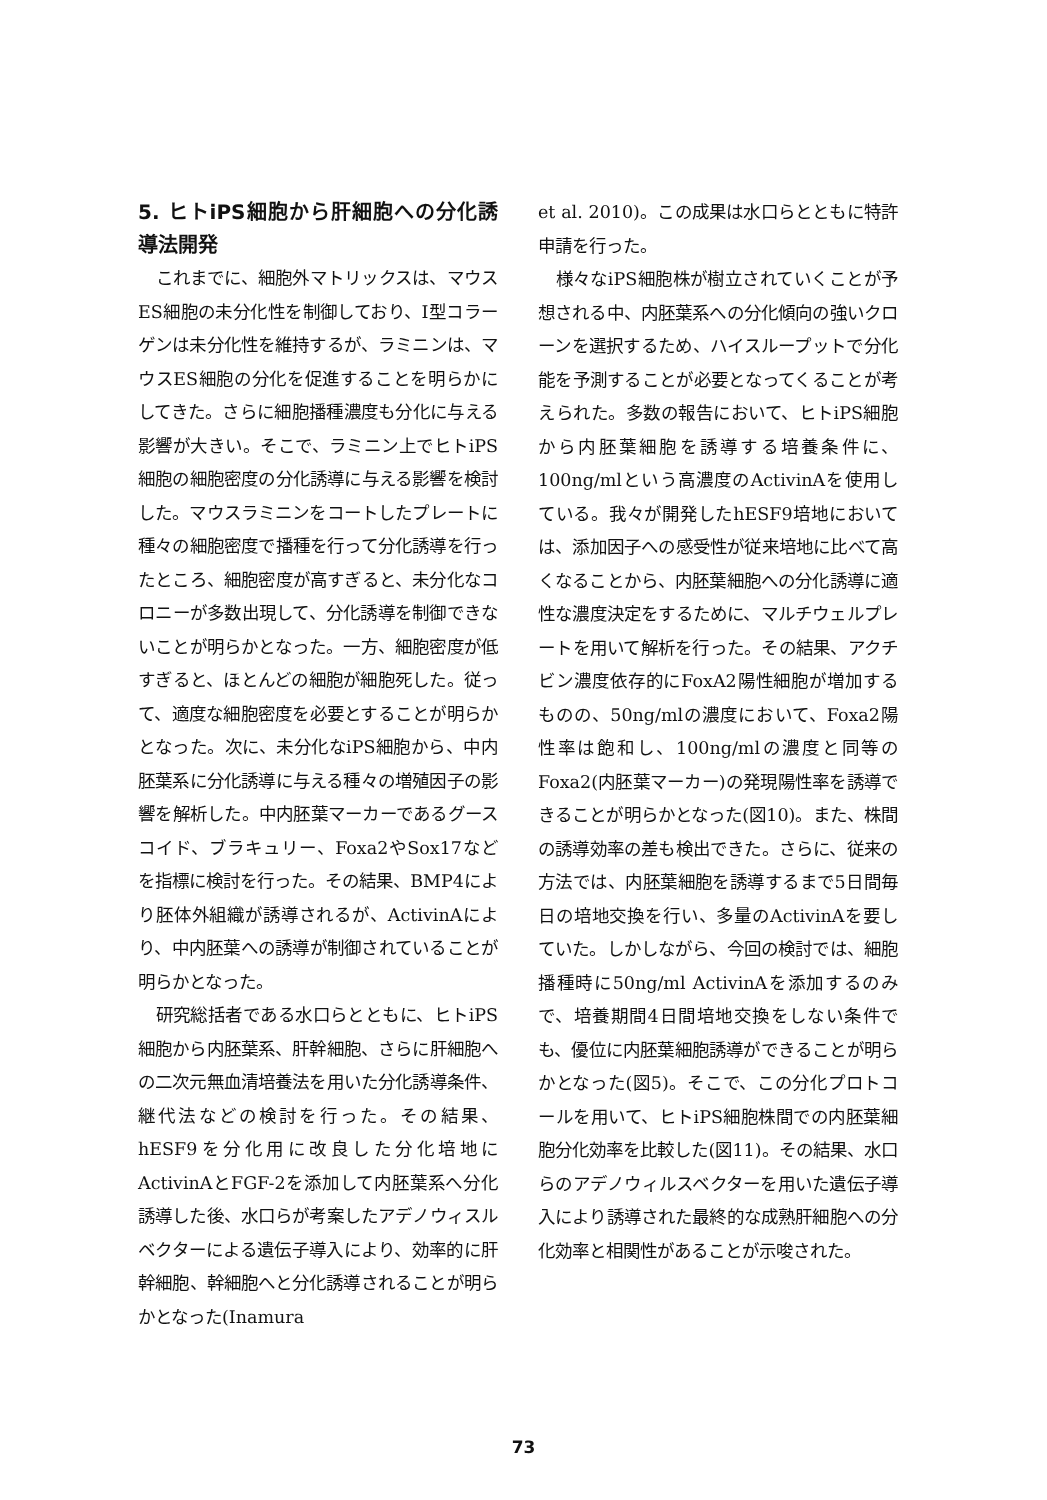5. ヒトiPS細胞から肝細胞への分化誘導法開発
これまでに、細胞外マトリックスは、マウスES細胞の未分化性を制御しており、I型コラーゲンは未分化性を維持するが、ラミニンは、マウスES細胞の分化を促進することを明らかにしてきた。さらに細胞播種濃度も分化に与える影響が大きい。そこで、ラミニン上でヒトiPS細胞の細胞密度の分化誘導に与える影響を検討した。マウスラミニンをコートしたプレートに種々の細胞密度で播種を行って分化誘導を行ったところ、細胞密度が高すぎると、未分化なコロニーが多数出現して、分化誘導を制御できないことが明らかとなった。一方、細胞密度が低すぎると、ほとんどの細胞が細胞死した。従って、適度な細胞密度を必要とすることが明らかとなった。次に、未分化なiPS細胞から、中内胚葉系に分化誘導に与える種々の増殖因子の影響を解析した。中内胚葉マーカーであるグースコイド、ブラキュリー、Foxa2やSox17などを指標に検討を行った。その結果、BMP4により胚体外組織が誘導されるが、ActivinAにより、中内胚葉への誘導が制御されていることが明らかとなった。
研究総括者である水口らとともに、ヒトiPS細胞から内胚葉系、肝幹細胞、さらに肝細胞への二次元無血清培養法を用いた分化誘導条件、継代法などの検討を行った。その結果、hESF9を分化用に改良した分化培地にActivinAとFGF-2を添加して内胚葉系へ分化誘導した後、水口らが考案したアデノウィスルベクターによる遺伝子導入により、効率的に肝幹細胞、幹細胞へと分化誘導されることが明らかとなった(Inamura
et al. 2010)。この成果は水口らとともに特許申請を行った。
様々なiPS細胞株が樹立されていくことが予想される中、内胚葉系への分化傾向の強いクローンを選択するため、ハイスループットで分化能を予測することが必要となってくることが考えられた。多数の報告において、ヒトiPS細胞から内胚葉細胞を誘導する培養条件に、100ng/mlという高濃度のActivinAを使用している。我々が開発したhESF9培地においては、添加因子への感受性が従来培地に比べて高くなることから、内胚葉細胞への分化誘導に適性な濃度決定をするために、マルチウェルプレートを用いて解析を行った。その結果、アクチビン濃度依存的にFoxA2陽性細胞が増加するものの、50ng/mlの濃度において、Foxa2陽性率は飽和し、100ng/mlの濃度と同等のFoxa2(内胚葉マーカー)の発現陽性率を誘導できることが明らかとなった(図10)。また、株間の誘導効率の差も検出できた。さらに、従来の方法では、内胚葉細胞を誘導するまで5日間毎日の培地交換を行い、多量のActivinAを要していた。しかしながら、今回の検討では、細胞播種時に50ng/ml ActivinAを添加するのみで、培養期間4日間培地交換をしない条件でも、優位に内胚葉細胞誘導ができることが明らかとなった(図5)。そこで、この分化プロトコールを用いて、ヒトiPS細胞株間での内胚葉細胞分化効率を比較した(図11)。その結果、水口らのアデノウィルスベクターを用いた遺伝子導入により誘導された最終的な成熟肝細胞への分化効率と相関性があることが示唆された。
73